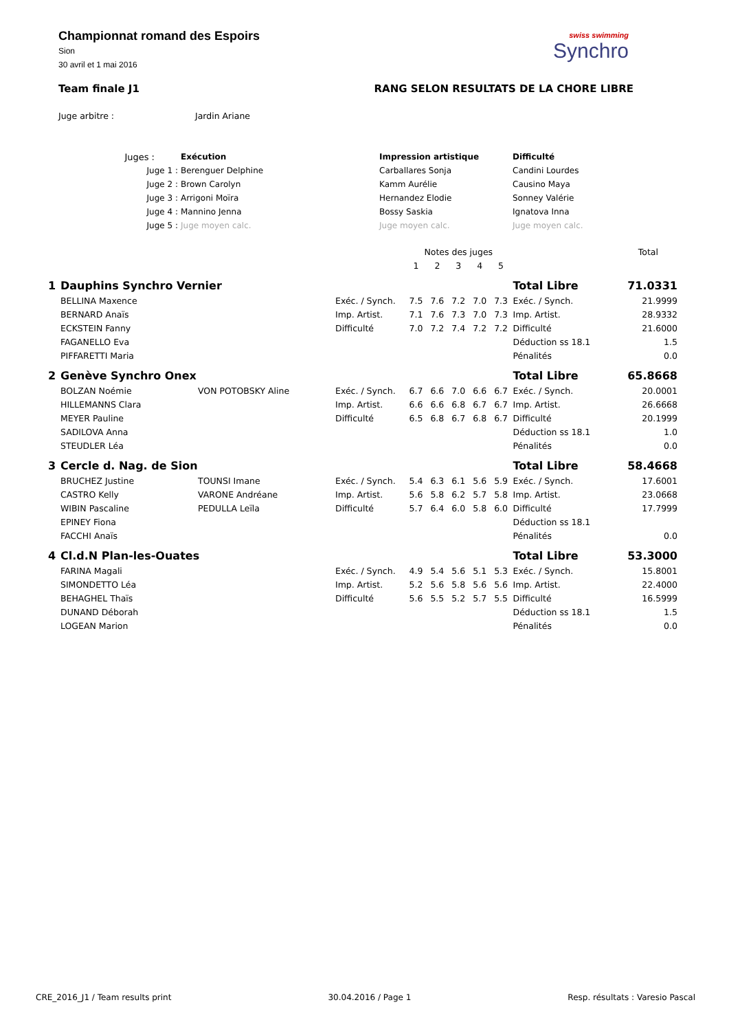Championnat romand des Espoirs
Sion
30 avril et 1 mai 2016
swiss swimming
Synchro
Team finale J1 RANG SELON RESULTATS DE LA CHORE LIBRE
| Juge arbitre : | Jardin Ariane |
| Juges : | | Exécution | Impression artistique | Difficulté |
| Juge 1 : | | Berenguer Delphine | Carballares Sonja | Candini Lourdes |
| Juge 2 : | | Brown Carolyn | Kamm Aurélie | Causino Maya |
| Juge 3 : | | Arrigoni Moïra | Hernandez Elodie | Sonney Valérie |
| Juge 4 : | | Mannino Jenna | Bossy Saskia | Ignatova Inna |
| Juge 5 : | | Juge moyen calc. | Juge moyen calc. | Juge moyen calc. |
| | | | | Notes des juges | | | | | | Total |
| | | | | 1 | 2 | 3 | 4 | 5 | | |
| 1 | Dauphins Synchro Vernier | | | | | | | | Total Libre | 71.0331 |
| | BELLINA Maxence | | Exéc. / Synch. | 7.5 | 7.6 | 7.2 | 7.0 | 7.3 | Exéc. / Synch. | 21.9999 |
| | BERNARD Anaïs | | Imp. Artist. | 7.1 | 7.6 | 7.3 | 7.0 | 7.3 | Imp. Artist. | 28.9332 |
| | ECKSTEIN Fanny | | Difficulté | 7.0 | 7.2 | 7.4 | 7.2 | 7.2 | Difficulté | 21.6000 |
| | FAGANELLO Eva | | | | | | | | Déduction ss 18.1 | 1.5 |
| | PIFFARETTI Maria | | | | | | | | Pénalités | 0.0 |
| 2 | Genève Synchro Onex | | | | | | | | Total Libre | 65.8668 |
| | BOLZAN Noémie | VON POTOBSKY Aline | Exéc. / Synch. | 6.7 | 6.6 | 7.0 | 6.6 | 6.7 | Exéc. / Synch. | 20.0001 |
| | HILLEMANNS Clara | | Imp. Artist. | 6.6 | 6.6 | 6.8 | 6.7 | 6.7 | Imp. Artist. | 26.6668 |
| | MEYER Pauline | | Difficulté | 6.5 | 6.8 | 6.7 | 6.8 | 6.7 | Difficulté | 20.1999 |
| | SADILOVA Anna | | | | | | | | Déduction ss 18.1 | 1.0 |
| | STEUDLER Léa | | | | | | | | Pénalités | 0.0 |
| 3 | Cercle d. Nag. de Sion | | | | | | | | Total Libre | 58.4668 |
| | BRUCHEZ Justine | TOUNSI Imane | Exéc. / Synch. | 5.4 | 6.3 | 6.1 | 5.6 | 5.9 | Exéc. / Synch. | 17.6001 |
| | CASTRO Kelly | VARONE Andréane | Imp. Artist. | 5.6 | 5.8 | 6.2 | 5.7 | 5.8 | Imp. Artist. | 23.0668 |
| | WIBIN Pascaline | PEDULLA Leïla | Difficulté | 5.7 | 6.4 | 6.0 | 5.8 | 6.0 | Difficulté | 17.7999 |
| | EPINEY Fiona | | | | | | | | Déduction ss 18.1 | |
| | FACCHI Anaïs | | | | | | | | Pénalités | 0.0 |
| 4 | Cl.d.N Plan-les-Ouates | | | | | | | | Total Libre | 53.3000 |
| | FARINA Magali | | Exéc. / Synch. | 4.9 | 5.4 | 5.6 | 5.1 | 5.3 | Exéc. / Synch. | 15.8001 |
| | SIMONDETTO Léa | | Imp. Artist. | 5.2 | 5.6 | 5.8 | 5.6 | 5.6 | Imp. Artist. | 22.4000 |
| | BEHAGHEL Thaïs | | Difficulté | 5.6 | 5.5 | 5.2 | 5.7 | 5.5 | Difficulté | 16.5999 |
| | DUNAND Déborah | | | | | | | | Déduction ss 18.1 | 1.5 |
| | LOGEAN Marion | | | | | | | | Pénalités | 0.0 |
CRE_2016_J1 / Team results print 30.04.2016 / Page 1 Resp. résultats : Varesio Pascal